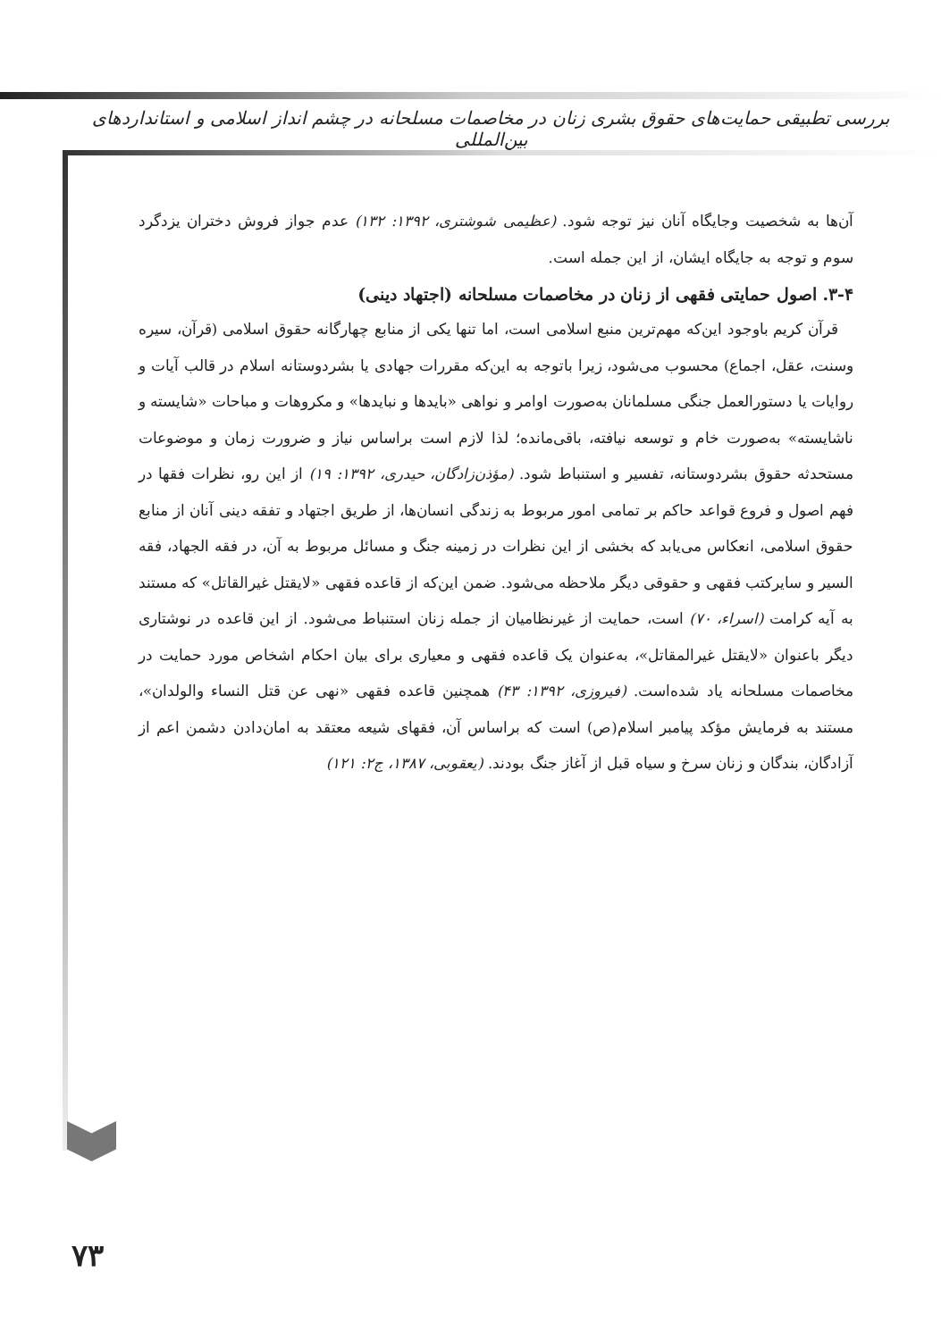بررسی تطبیقی حمایت‌های حقوق بشری زنان در مخاصمات مسلحانه در چشم انداز اسلامی و استانداردهای بین‌المللی
آن‌ها به شخصیت وجایگاه آنان نیز توجه شود. (عظیمی شوشتری، ۱۳۹۲: ۱۳۲) عدم جواز فروش دختران یزدگرد سوم و توجه به جایگاه ایشان، از این جمله است.
۳-۴. اصول حمایتی فقهی از زنان در مخاصمات مسلحانه (اجتهاد دینی)
قرآن کریم باوجود این‌که مهم‌ترین منبع اسلامی است، اما تنها یکی از منابع چهارگانه حقوق اسلامی (قرآن، سیره وسنت، عقل، اجماع) محسوب می‌شود، زیرا باتوجه به این‌که مقررات جهادی یا بشردوستانه اسلام در قالب آیات و روایات یا دستورالعمل جنگی مسلمانان به‌صورت اوامر و نواهی «بایدها و نبایدها» و مکروهات و مباحات «شایسته و ناشایسته» به‌صورت خام و توسعه نیافته، باقی‌مانده؛ لذا لازم است براساس نیاز و ضرورت زمان و موضوعات مستحدثه حقوق بشردوستانه، تفسیر و استنباط شود. (مؤذن‌زادگان، حیدری، ۱۳۹۲: ۱۹) از این رو، نظرات فقها در فهم اصول و فروع قواعد حاکم بر تمامی امور مربوط به زندگی انسان‌ها، از طریق اجتهاد و تفقه دینی آنان از منابع حقوق اسلامی، انعکاس می‌یابد که بخشی از این نظرات در زمینه جنگ و مسائل مربوط به آن، در فقه الجهاد، فقه السیر و سایرکتب فقهی و حقوقی دیگر ملاحظه می‌شود. ضمن این‌که از قاعده فقهی «لایقتل غیرالقاتل» که مستند به آیه کرامت (اسراء، ۷۰) است، حمایت از غیرنظامیان از جمله زنان استنباط می‌شود. از این قاعده در نوشتاری دیگر باعنوان «لایقتل غیرالمقاتل»، به‌عنوان یک قاعده فقهی و معیاری برای بیان احکام اشخاص مورد حمایت در مخاصمات مسلحانه یاد شده‌است. (فیروزی، ۱۳۹۲: ۴۳) همچنین قاعده فقهی «نهی عن قتل النساء والولدان»، مستند به فرمایش مؤکد پیامبر اسلام(ص) است که براساس آن، فقهای شیعه معتقد به امان‌دادن دشمن اعم از آزادگان، بندگان و زنان سرخ و سیاه قبل از آغاز جنگ بودند. (یعقوبی، ۱۳۸۷، ج۲: ۱۲۱)
۷۳